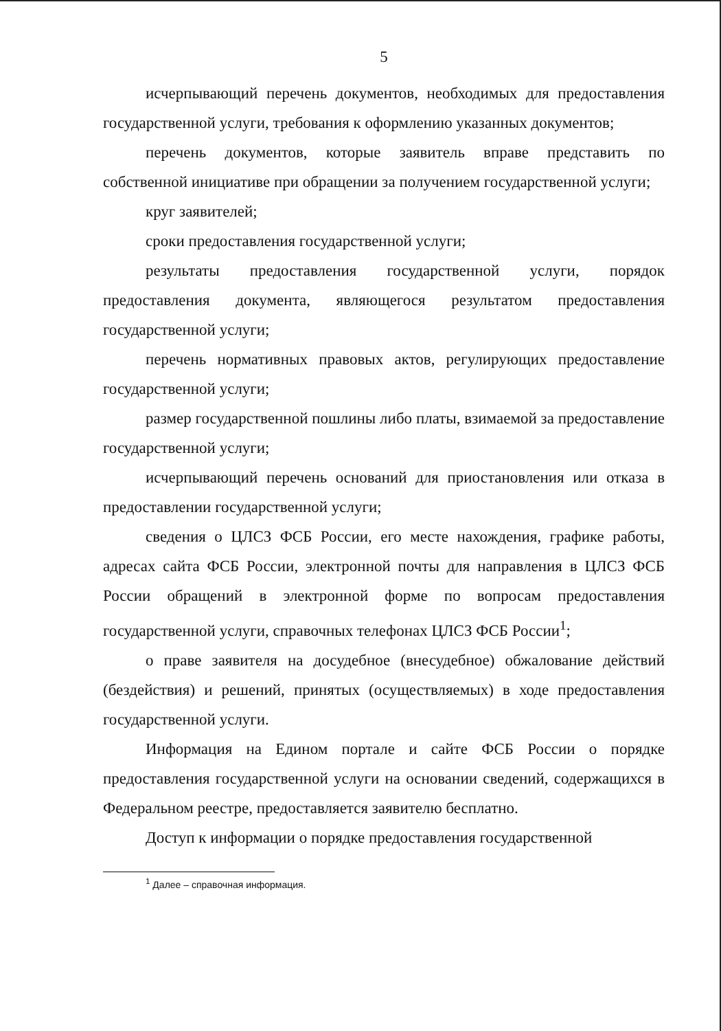5
исчерпывающий перечень документов, необходимых для предоставления государственной услуги, требования к оформлению указанных документов;
перечень документов, которые заявитель вправе представить по собственной инициативе при обращении за получением государственной услуги;
круг заявителей;
сроки предоставления государственной услуги;
результаты предоставления государственной услуги, порядок предоставления документа, являющегося результатом предоставления государственной услуги;
перечень нормативных правовых актов, регулирующих предоставление государственной услуги;
размер государственной пошлины либо платы, взимаемой за предоставление государственной услуги;
исчерпывающий перечень оснований для приостановления или отказа в предоставлении государственной услуги;
сведения о ЦЛСЗ ФСБ России, его месте нахождения, графике работы, адресах сайта ФСБ России, электронной почты для направления в ЦЛСЗ ФСБ России обращений в электронной форме по вопросам предоставления государственной услуги, справочных телефонах ЦЛСЗ ФСБ России<sup>1</sup>;
о праве заявителя на досудебное (внесудебное) обжалование действий (бездействия) и решений, принятых (осуществляемых) в ходе предоставления государственной услуги.
Информация на Едином портале и сайте ФСБ России о порядке предоставления государственной услуги на основании сведений, содержащихся в Федеральном реестре, предоставляется заявителю бесплатно.
Доступ к информации о порядке предоставления государственной
<sup>1</sup> Далее – справочная информация.